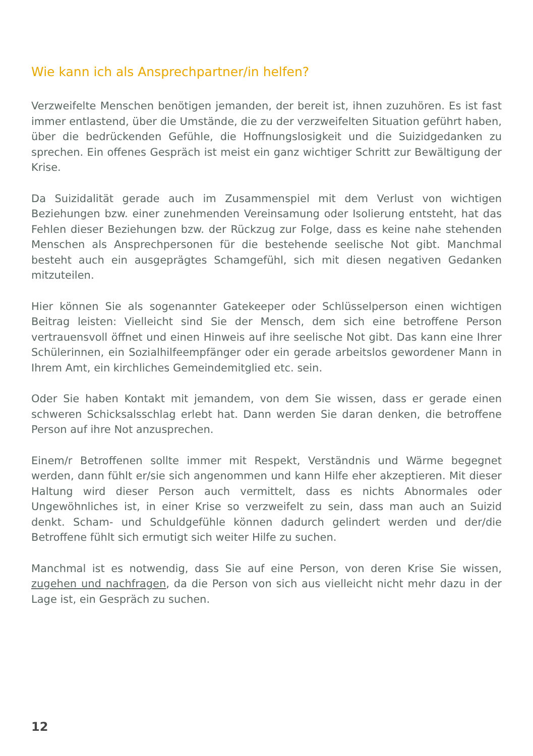Wie kann ich als Ansprechpartner/in helfen?
Verzweifelte Menschen benötigen jemanden, der bereit ist, ihnen zuzuhören. Es ist fast immer entlastend, über die Umstände, die zu der verzweifelten Situation geführt haben, über die bedrückenden Gefühle, die Hoffnungslosigkeit und die Suizidgedanken zu sprechen. Ein offenes Gespräch ist meist ein ganz wichtiger Schritt zur Bewältigung der Krise.
Da Suizidalität gerade auch im Zusammenspiel mit dem Verlust von wichtigen Beziehungen bzw. einer zunehmenden Vereinsamung oder Isolierung entsteht, hat das Fehlen dieser Beziehungen bzw. der Rückzug zur Folge, dass es keine nahe stehenden Menschen als Ansprechpersonen für die bestehende seelische Not gibt. Manchmal besteht auch ein ausgeprägtes Schamgefühl, sich mit diesen negativen Gedanken mitzuteilen.
Hier können Sie als sogenannter Gatekeeper oder Schlüsselperson einen wichtigen Beitrag leisten: Vielleicht sind Sie der Mensch, dem sich eine betroffene Person vertrauensvoll öffnet und einen Hinweis auf ihre seelische Not gibt. Das kann eine Ihrer Schülerinnen, ein Sozialhilfeempfänger oder ein gerade arbeitslos gewordener Mann in Ihrem Amt, ein kirchliches Gemeindemitglied etc. sein.
Oder Sie haben Kontakt mit jemandem, von dem Sie wissen, dass er gerade einen schweren Schicksalsschlag erlebt hat. Dann werden Sie daran denken, die betroffene Person auf ihre Not anzusprechen.
Einem/r Betroffenen sollte immer mit Respekt, Verständnis und Wärme begegnet werden, dann fühlt er/sie sich angenommen und kann Hilfe eher akzeptieren. Mit dieser Haltung wird dieser Person auch vermittelt, dass es nichts Abnormales oder Ungewöhnliches ist, in einer Krise so verzweifelt zu sein, dass man auch an Suizid denkt. Scham- und Schuldgefühle können dadurch gelindert werden und der/die Betroffene fühlt sich ermutigt sich weiter Hilfe zu suchen.
Manchmal ist es notwendig, dass Sie auf eine Person, von deren Krise Sie wissen, zugehen und nachfragen, da die Person von sich aus vielleicht nicht mehr dazu in der Lage ist, ein Gespräch zu suchen.
12